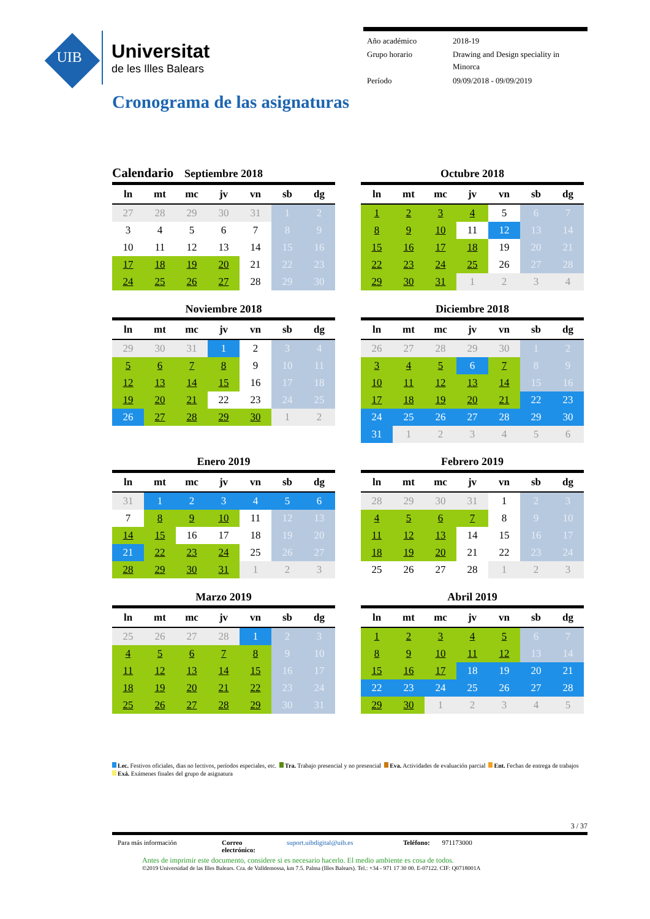UIB
Universitat
de les Illes Balears
| Año académico | 2018-19 |
| Grupo horario | Drawing and Design speciality in Minorca |
| Período | 09/09/2018 - 09/09/2019 |
Cronograma de las asignaturas
Calendario Septiembre 2018
| ln | mt | mc | jv | vn | sb | dg |
| --- | --- | --- | --- | --- | --- | --- |
| 27 | 28 | 29 | 30 | 31 | 1 | 2 |
| 3 | 4 | 5 | 6 | 7 | 8 | 9 |
| 10 | 11 | 12 | 13 | 14 | 15 | 16 |
| 17 | 18 | 19 | 20 | 21 | 22 | 23 |
| 24 | 25 | 26 | 27 | 28 | 29 | 30 |
Octubre 2018
| ln | mt | mc | jv | vn | sb | dg |
| --- | --- | --- | --- | --- | --- | --- |
| 1 | 2 | 3 | 4 | 5 | 6 | 7 |
| 8 | 9 | 10 | 11 | 12 | 13 | 14 |
| 15 | 16 | 17 | 18 | 19 | 20 | 21 |
| 22 | 23 | 24 | 25 | 26 | 27 | 28 |
| 29 | 30 | 31 | 1 | 2 | 3 | 4 |
Noviembre 2018
| ln | mt | mc | jv | vn | sb | dg |
| --- | --- | --- | --- | --- | --- | --- |
| 29 | 30 | 31 | 1 | 2 | 3 | 4 |
| 5 | 6 | 7 | 8 | 9 | 10 | 11 |
| 12 | 13 | 14 | 15 | 16 | 17 | 18 |
| 19 | 20 | 21 | 22 | 23 | 24 | 25 |
| 26 | 27 | 28 | 29 | 30 | 1 | 2 |
Diciembre 2018
| ln | mt | mc | jv | vn | sb | dg |
| --- | --- | --- | --- | --- | --- | --- |
| 26 | 27 | 28 | 29 | 30 | 1 | 2 |
| 3 | 4 | 5 | 6 | 7 | 8 | 9 |
| 10 | 11 | 12 | 13 | 14 | 15 | 16 |
| 17 | 18 | 19 | 20 | 21 | 22 | 23 |
| 24 | 25 | 26 | 27 | 28 | 29 | 30 |
| 31 | 1 | 2 | 3 | 4 | 5 | 6 |
Enero 2019
| ln | mt | mc | jv | vn | sb | dg |
| --- | --- | --- | --- | --- | --- | --- |
| 31 | 1 | 2 | 3 | 4 | 5 | 6 |
| 7 | 8 | 9 | 10 | 11 | 12 | 13 |
| 14 | 15 | 16 | 17 | 18 | 19 | 20 |
| 21 | 22 | 23 | 24 | 25 | 26 | 27 |
| 28 | 29 | 30 | 31 | 1 | 2 | 3 |
Febrero 2019
| ln | mt | mc | jv | vn | sb | dg |
| --- | --- | --- | --- | --- | --- | --- |
| 28 | 29 | 30 | 31 | 1 | 2 | 3 |
| 4 | 5 | 6 | 7 | 8 | 9 | 10 |
| 11 | 12 | 13 | 14 | 15 | 16 | 17 |
| 18 | 19 | 20 | 21 | 22 | 23 | 24 |
| 25 | 26 | 27 | 28 | 1 | 2 | 3 |
Marzo 2019
| ln | mt | mc | jv | vn | sb | dg |
| --- | --- | --- | --- | --- | --- | --- |
| 25 | 26 | 27 | 28 | 1 | 2 | 3 |
| 4 | 5 | 6 | 7 | 8 | 9 | 10 |
| 11 | 12 | 13 | 14 | 15 | 16 | 17 |
| 18 | 19 | 20 | 21 | 22 | 23 | 24 |
| 25 | 26 | 27 | 28 | 29 | 30 | 31 |
Abril 2019
| ln | mt | mc | jv | vn | sb | dg |
| --- | --- | --- | --- | --- | --- | --- |
| 1 | 2 | 3 | 4 | 5 | 6 | 7 |
| 8 | 9 | 10 | 11 | 12 | 13 | 14 |
| 15 | 16 | 17 | 18 | 19 | 20 | 21 |
| 22 | 23 | 24 | 25 | 26 | 27 | 28 |
| 29 | 30 | 1 | 2 | 3 | 4 | 5 |
Lec. Festivos oficiales, dias no lectivos, períodos especiales, etc. Tra. Trabajo presencial y no presencial Eva. Actividades de evaluación parcial Ent. Fechas de entrega de trabajos Exá. Exámenes finales del grupo de asignatura
3 / 37
Para más información Correo electrónico: suport.uibdigital@uib.es Teléfono: 971173000
Antes de imprimir este documento, considere si es necesario hacerlo. El medio ambiente es cosa de todos.
©2019 Universidad de las Illes Balears. Cra. de Valldemossa, km 7.5. Palma (Illes Balears). Tel.: +34 - 971 17 30 00. E-07122. CIF: Q0718001A